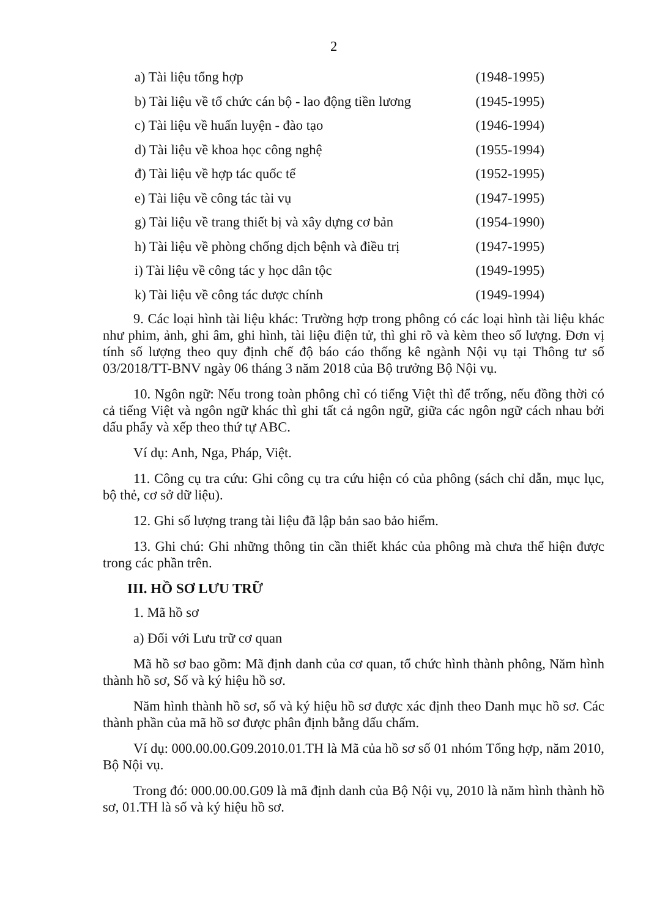2
a) Tài liệu tổng hợp (1948-1995)
b) Tài liệu về tổ chức cán bộ - lao động tiền lương (1945-1995)
c) Tài liệu về huấn luyện - đào tạo (1946-1994)
d) Tài liệu về khoa học công nghệ (1955-1994)
đ) Tài liệu về hợp tác quốc tế (1952-1995)
e) Tài liệu về công tác tài vụ (1947-1995)
g) Tài liệu về trang thiết bị và xây dựng cơ bản (1954-1990)
h) Tài liệu về phòng chống dịch bệnh và điều trị (1947-1995)
i) Tài liệu về công tác y học dân tộc (1949-1995)
k) Tài liệu về công tác dược chính (1949-1994)
9. Các loại hình tài liệu khác: Trường hợp trong phông có các loại hình tài liệu khác như phim, ảnh, ghi âm, ghi hình, tài liệu điện tử, thì ghi rõ và kèm theo số lượng. Đơn vị tính số lượng theo quy định chế độ báo cáo thống kê ngành Nội vụ tại Thông tư số 03/2018/TT-BNV ngày 06 tháng 3 năm 2018 của Bộ trưởng Bộ Nội vụ.
10. Ngôn ngữ: Nếu trong toàn phông chỉ có tiếng Việt thì để trống, nếu đồng thời có cả tiếng Việt và ngôn ngữ khác thì ghi tất cả ngôn ngữ, giữa các ngôn ngữ cách nhau bởi dấu phẩy và xếp theo thứ tự ABC.
Ví dụ: Anh, Nga, Pháp, Việt.
11. Công cụ tra cứu: Ghi công cụ tra cứu hiện có của phông (sách chỉ dẫn, mục lục, bộ thẻ, cơ sở dữ liệu).
12. Ghi số lượng trang tài liệu đã lập bản sao bảo hiểm.
13. Ghi chú: Ghi những thông tin cần thiết khác của phông mà chưa thể hiện được trong các phần trên.
III. HỒ SƠ LƯU TRỮ
1. Mã hồ sơ
a) Đối với Lưu trữ cơ quan
Mã hồ sơ bao gồm: Mã định danh của cơ quan, tổ chức hình thành phông, Năm hình thành hồ sơ, Số và ký hiệu hồ sơ.
Năm hình thành hồ sơ, số và ký hiệu hồ sơ được xác định theo Danh mục hồ sơ. Các thành phần của mã hồ sơ được phân định bằng dấu chấm.
Ví dụ: 000.00.00.G09.2010.01.TH là Mã của hồ sơ số 01 nhóm Tổng hợp, năm 2010, Bộ Nội vụ.
Trong đó: 000.00.00.G09 là mã định danh của Bộ Nội vụ, 2010 là năm hình thành hồ sơ, 01.TH là số và ký hiệu hồ sơ.